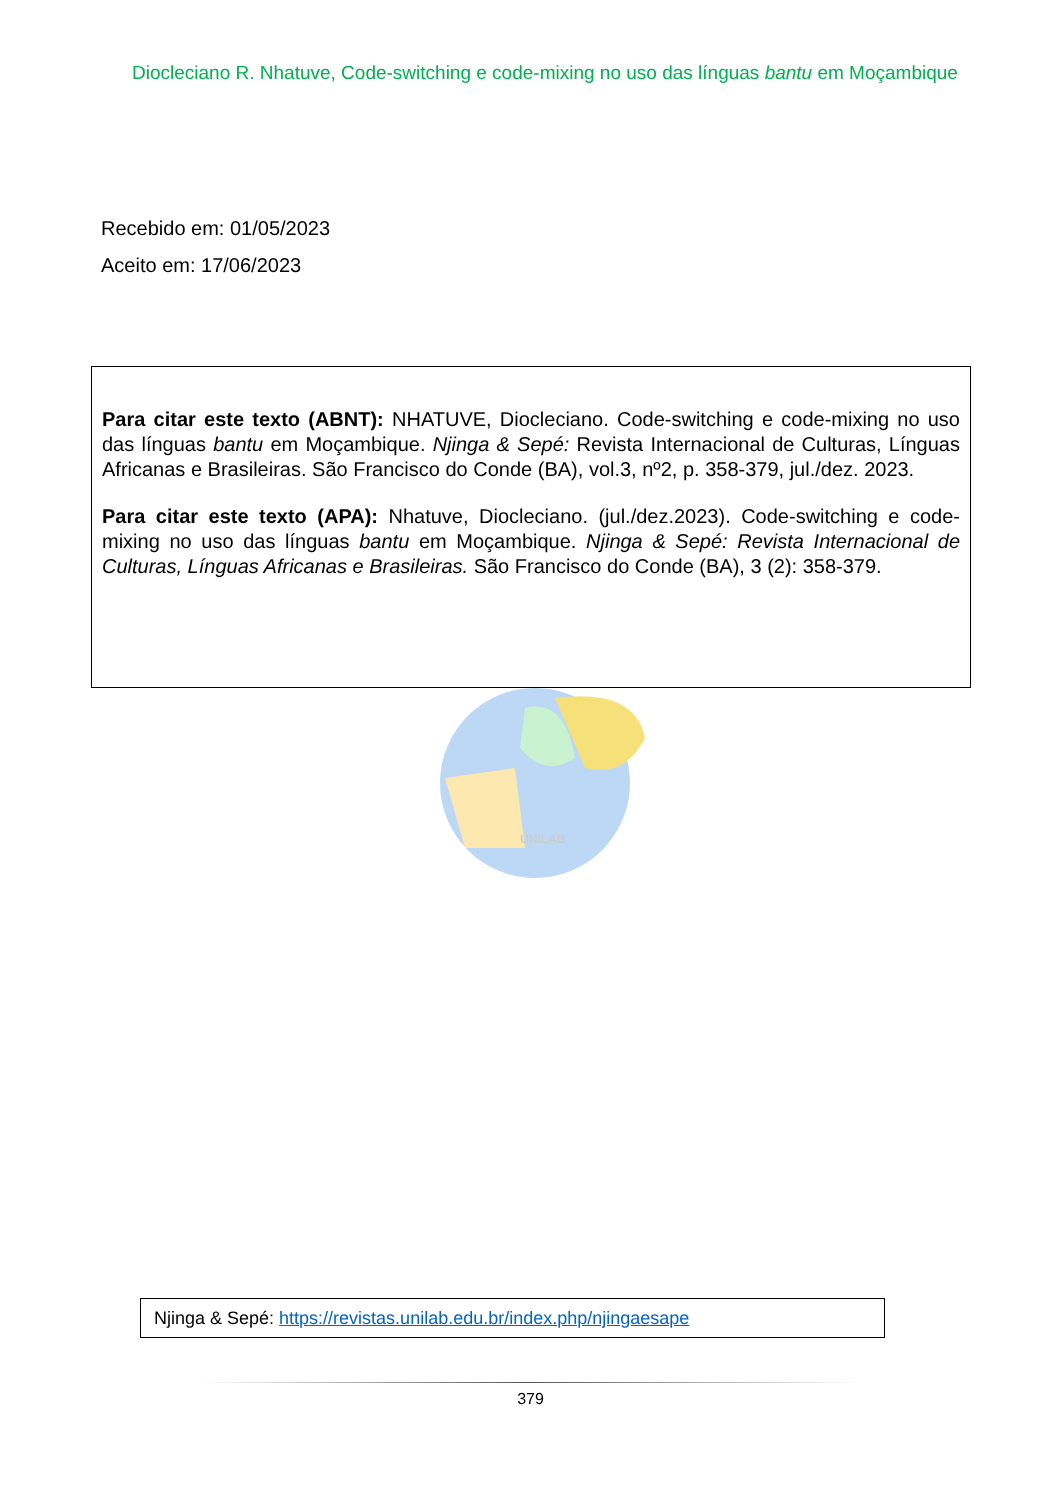Diocleciano R. Nhatuve, Code-switching e code-mixing no uso das línguas bantu em Moçambique
Recebido em: 01/05/2023
Aceito em: 17/06/2023
Para citar este texto (ABNT): NHATUVE, Diocleciano. Code-switching e code-mixing no uso das línguas bantu em Moçambique. Njinga & Sepé: Revista Internacional de Culturas, Línguas Africanas e Brasileiras. São Francisco do Conde (BA), vol.3, nº2, p. 358-379, jul./dez. 2023.
Para citar este texto (APA): Nhatuve, Diocleciano. (jul./dez.2023). Code-switching e code-mixing no uso das línguas bantu em Moçambique. Njinga & Sepé: Revista Internacional de Culturas, Línguas Africanas e Brasileiras. São Francisco do Conde (BA), 3 (2): 358-379.
UNILAB
Njinga & Sepé: https://revistas.unilab.edu.br/index.php/njingaesape
379